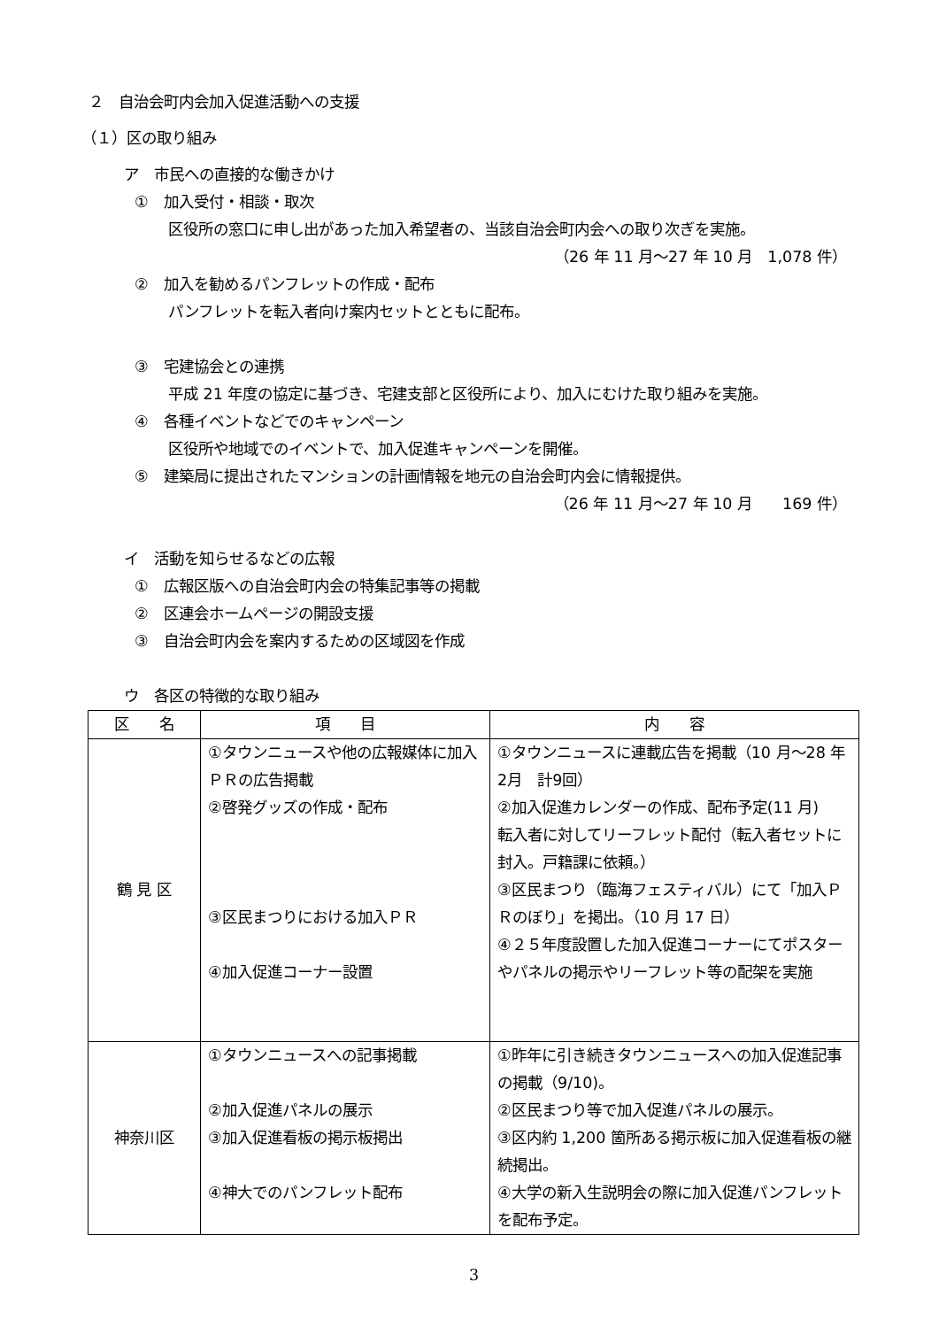２　自治会町内会加入促進活動への支援
（１）区の取り組み
ア　市民への直接的な働きかけ
①　加入受付・相談・取次
区役所の窓口に申し出があった加入希望者の、当該自治会町内会への取り次ぎを実施。
（26 年 11 月～27 年 10 月　1,078 件）
②　加入を勧めるパンフレットの作成・配布
パンフレットを転入者向け案内セットとともに配布。
③　宅建協会との連携
平成 21 年度の協定に基づき、宅建支部と区役所により、加入にむけた取り組みを実施。
④　各種イベントなどでのキャンペーン
区役所や地域でのイベントで、加入促進キャンペーンを開催。
⑤　建築局に提出されたマンションの計画情報を地元の自治会町内会に情報提供。
（26 年 11 月～27 年 10 月　　169 件）
イ　活動を知らせるなどの広報
①　広報区版への自治会町内会の特集記事等の掲載
②　区連会ホームページの開設支援
③　自治会町内会を案内するための区域図を作成
ウ　各区の特徴的な取り組み
| 区 名 | 項 目 | 内 容 |
| --- | --- | --- |
| 鶴 見 区 | ①タウンニュースや他の広報媒体に加入ＰＲの広告掲載 ②啓発グッズの作成・配布 ③区民まつりにおける加入ＰＲ ④加入促進コーナー設置 | ①タウンニュースに連載広告を掲載（10 月～28 年2月 計9回） ②加入促進カレンダーの作成、配布予定(11 月) 転入者に対してリーフレット配付（転入者セットに封入。戸籍課に依頼。） ③区民まつり（臨海フェスティバル）にて「加入ＰＲのぼり」を掲出。（10 月 17 日） ④２５年度設置した加入促進コーナーにてポスターやパネルの掲示やリーフレット等の配架を実施 |
| 神奈川区 | ①タウンニュースへの記事掲載 ②加入促進パネルの展示 ③加入促進看板の掲示板掲出 ④神大でのパンフレット配布 | ①昨年に引き続きタウンニュースへの加入促進記事の掲載（9/10)。 ②区民まつり等で加入促進パネルの展示。 ③区内約 1,200 箇所ある掲示板に加入促進看板の継続掲出。 ④大学の新入生説明会の際に加入促進パンフレットを配布予定。 |
3